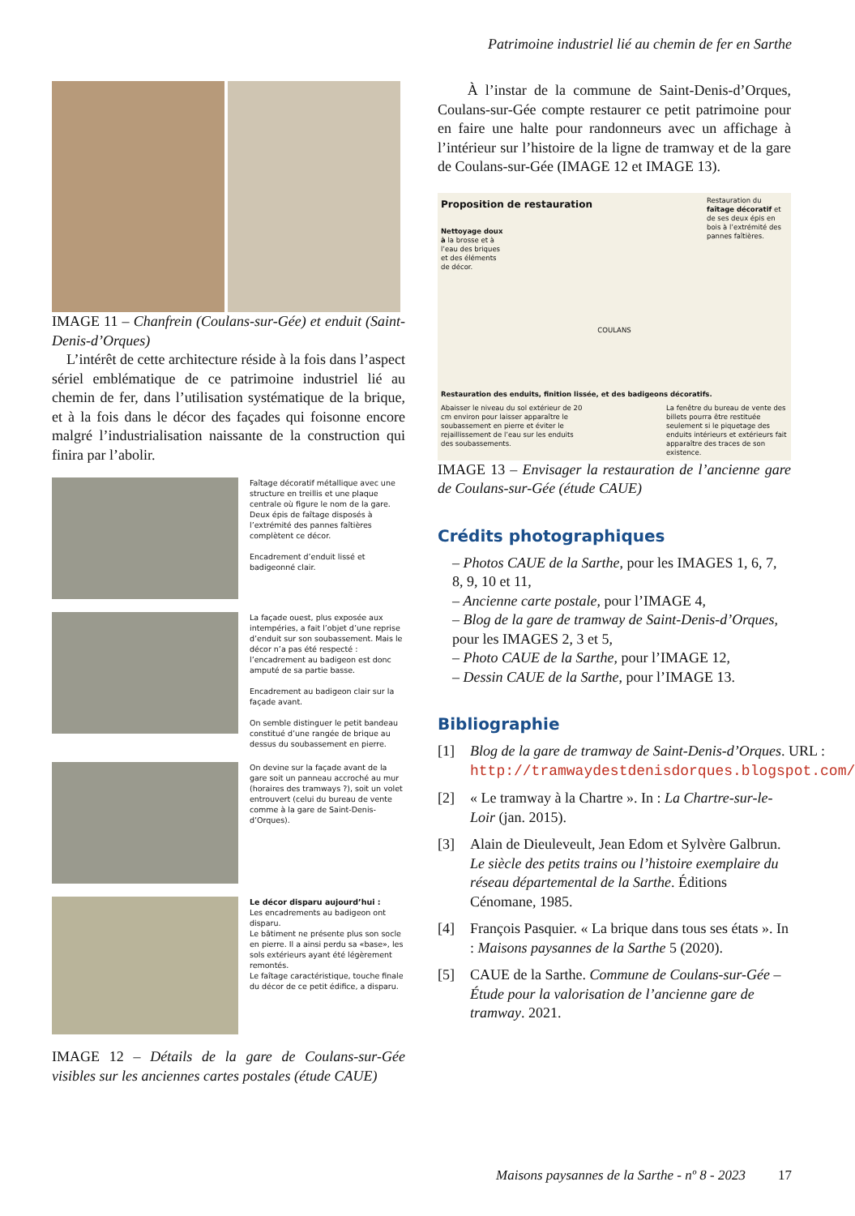Patrimoine industriel lié au chemin de fer en Sarthe
IMAGE 11 – Chanfrein (Coulans-sur-Gée) et enduit (Saint-Denis-d’Orques)
L’intérêt de cette architecture réside à la fois dans l’aspect sériel emblématique de ce patrimoine industriel lié au chemin de fer, dans l’utilisation systématique de la brique, et à la fois dans le décor des façades qui foisonne encore malgré l’industrialisation naissante de la construction qui finira par l’abolir.
Faîtage décoratif métallique avec une structure en treillis et une plaque centrale où figure le nom de la gare. Deux épis de faîtage disposés à l’extrémité des pannes faîtières complètent ce décor.
Encadrement d’enduit lissé et badigeonné clair.
La façade ouest, plus exposée aux intempéries, a fait l’objet d’une reprise d’enduit sur son soubassement. Mais le décor n’a pas été respecté : l’encadrement au badigeon est donc amputé de sa partie basse.
Encadrement au badigeon clair sur la façade avant.
On semble distinguer le petit bandeau constitué d’une rangée de brique au dessus du soubassement en pierre.
On devine sur la façade avant de la gare soit un panneau accroché au mur (horaires des tramways ?), soit un volet entrouvert (celui du bureau de vente comme à la gare de Saint-Denis-d’Orques).
Le décor disparu aujourd’hui :
Les encadrements au badigeon ont disparu.
Le bâtiment ne présente plus son socle en pierre. Il a ainsi perdu sa «base», les sols extérieurs ayant été légèrement remontés.
Le faîtage caractéristique, touche finale du décor de ce petit édifice, a disparu.
IMAGE 12 – Détails de la gare de Coulans-sur-Gée visibles sur les anciennes cartes postales (étude CAUE)
À l’instar de la commune de Saint-Denis-d’Orques, Coulans-sur-Gée compte restaurer ce petit patrimoine pour en faire une halte pour randonneurs avec un affichage à l’intérieur sur l’histoire de la ligne de tramway et de la gare de Coulans-sur-Gée (IMAGE 12 et IMAGE 13).
Proposition de restauration
Nettoyage doux à la brosse et à l’eau des briques et des éléments de décor.
Restauration du faîtage décoratif et de ses deux épis en bois à l’extrémité des pannes faîtières.
COULANS
Restauration des enduits, finition lissée, et des badigeons décoratifs.
Abaisser le niveau du sol extérieur de 20 cm environ pour laisser apparaître le soubassement en pierre et éviter le rejaillissement de l’eau sur les enduits des soubassements.
La fenêtre du bureau de vente des billets pourra être restituée seulement si le piquetage des enduits intérieurs et extérieurs fait apparaître des traces de son existence.
IMAGE 13 – Envisager la restauration de l’ancienne gare de Coulans-sur-Gée (étude CAUE)
Crédits photographiques
– Photos CAUE de la Sarthe, pour les IMAGES 1, 6, 7, 8, 9, 10 et 11,
– Ancienne carte postale, pour l’IMAGE 4,
– Blog de la gare de tramway de Saint-Denis-d’Orques, pour les IMAGES 2, 3 et 5,
– Photo CAUE de la Sarthe, pour l’IMAGE 12,
– Dessin CAUE de la Sarthe, pour l’IMAGE 13.
Bibliographie
[1] Blog de la gare de tramway de Saint-Denis-d’Orques. URL : http://tramwaydestdenisdorques.blogspot.com/.
[2] « Le tramway à la Chartre ». In : La Chartre-sur-le-Loir (jan. 2015).
[3] Alain de Dieuleveult, Jean Edom et Sylvère Galbrun. Le siècle des petits trains ou l’histoire exemplaire du réseau départemental de la Sarthe. Éditions Cénomane, 1985.
[4] François Pasquier. « La brique dans tous ses états ». In : Maisons paysannes de la Sarthe 5 (2020).
[5] CAUE de la Sarthe. Commune de Coulans-sur-Gée – Étude pour la valorisation de l’ancienne gare de tramway. 2021.
Maisons paysannes de la Sarthe - nº 8 - 2023
17